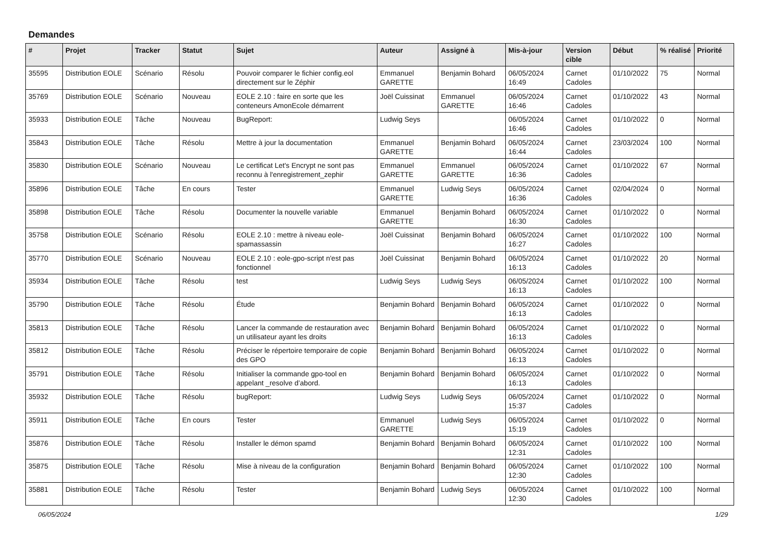Demandes
| # | Projet | Tracker | Statut | Sujet | Auteur | Assigné à | Mis-à-jour | Version cible | Début | % réalisé | Priorité |
| --- | --- | --- | --- | --- | --- | --- | --- | --- | --- | --- | --- |
| 35595 | Distribution EOLE | Scénario | Résolu | Pouvoir comparer le fichier config.eol directement sur le Zéphir | Emmanuel GARETTE | Benjamin Bohard | 06/05/2024 16:49 | Carnet Cadoles | 01/10/2022 | 75 | Normal |
| 35769 | Distribution EOLE | Scénario | Nouveau | EOLE 2.10 : faire en sorte que les conteneurs AmonEcole démarrent | Joël Cuissinat | Emmanuel GARETTE | 06/05/2024 16:46 | Carnet Cadoles | 01/10/2022 | 43 | Normal |
| 35933 | Distribution EOLE | Tâche | Nouveau | BugReport: | Ludwig Seys | | 06/05/2024 16:46 | Carnet Cadoles | 01/10/2022 | 0 | Normal |
| 35843 | Distribution EOLE | Tâche | Résolu | Mettre à jour la documentation | Emmanuel GARETTE | Benjamin Bohard | 06/05/2024 16:44 | Carnet Cadoles | 23/03/2024 | 100 | Normal |
| 35830 | Distribution EOLE | Scénario | Nouveau | Le certificat Let's Encrypt ne sont pas reconnu à l'enregistrement_zephir | Emmanuel GARETTE | Emmanuel GARETTE | 06/05/2024 16:36 | Carnet Cadoles | 01/10/2022 | 67 | Normal |
| 35896 | Distribution EOLE | Tâche | En cours | Tester | Emmanuel GARETTE | Ludwig Seys | 06/05/2024 16:36 | Carnet Cadoles | 02/04/2024 | 0 | Normal |
| 35898 | Distribution EOLE | Tâche | Résolu | Documenter la nouvelle variable | Emmanuel GARETTE | Benjamin Bohard | 06/05/2024 16:30 | Carnet Cadoles | 01/10/2022 | 0 | Normal |
| 35758 | Distribution EOLE | Scénario | Résolu | EOLE 2.10 : mettre à niveau eole-spamassassin | Joël Cuissinat | Benjamin Bohard | 06/05/2024 16:27 | Carnet Cadoles | 01/10/2022 | 100 | Normal |
| 35770 | Distribution EOLE | Scénario | Nouveau | EOLE 2.10 : eole-gpo-script n'est pas fonctionnel | Joël Cuissinat | Benjamin Bohard | 06/05/2024 16:13 | Carnet Cadoles | 01/10/2022 | 20 | Normal |
| 35934 | Distribution EOLE | Tâche | Résolu | test | Ludwig Seys | Ludwig Seys | 06/05/2024 16:13 | Carnet Cadoles | 01/10/2022 | 100 | Normal |
| 35790 | Distribution EOLE | Tâche | Résolu | Étude | Benjamin Bohard | Benjamin Bohard | 06/05/2024 16:13 | Carnet Cadoles | 01/10/2022 | 0 | Normal |
| 35813 | Distribution EOLE | Tâche | Résolu | Lancer la commande de restauration avec un utilisateur ayant les droits | Benjamin Bohard | Benjamin Bohard | 06/05/2024 16:13 | Carnet Cadoles | 01/10/2022 | 0 | Normal |
| 35812 | Distribution EOLE | Tâche | Résolu | Préciser le répertoire temporaire de copie des GPO | Benjamin Bohard | Benjamin Bohard | 06/05/2024 16:13 | Carnet Cadoles | 01/10/2022 | 0 | Normal |
| 35791 | Distribution EOLE | Tâche | Résolu | Initialiser la commande gpo-tool en appelant _resolve d’abord. | Benjamin Bohard | Benjamin Bohard | 06/05/2024 16:13 | Carnet Cadoles | 01/10/2022 | 0 | Normal |
| 35932 | Distribution EOLE | Tâche | Résolu | bugReport: | Ludwig Seys | Ludwig Seys | 06/05/2024 15:37 | Carnet Cadoles | 01/10/2022 | 0 | Normal |
| 35911 | Distribution EOLE | Tâche | En cours | Tester | Emmanuel GARETTE | Ludwig Seys | 06/05/2024 15:19 | Carnet Cadoles | 01/10/2022 | 0 | Normal |
| 35876 | Distribution EOLE | Tâche | Résolu | Installer le démon spamd | Benjamin Bohard | Benjamin Bohard | 06/05/2024 12:31 | Carnet Cadoles | 01/10/2022 | 100 | Normal |
| 35875 | Distribution EOLE | Tâche | Résolu | Mise à niveau de la configuration | Benjamin Bohard | Benjamin Bohard | 06/05/2024 12:30 | Carnet Cadoles | 01/10/2022 | 100 | Normal |
| 35881 | Distribution EOLE | Tâche | Résolu | Tester | Benjamin Bohard | Ludwig Seys | 06/05/2024 12:30 | Carnet Cadoles | 01/10/2022 | 100 | Normal |
06/05/2024 1/29